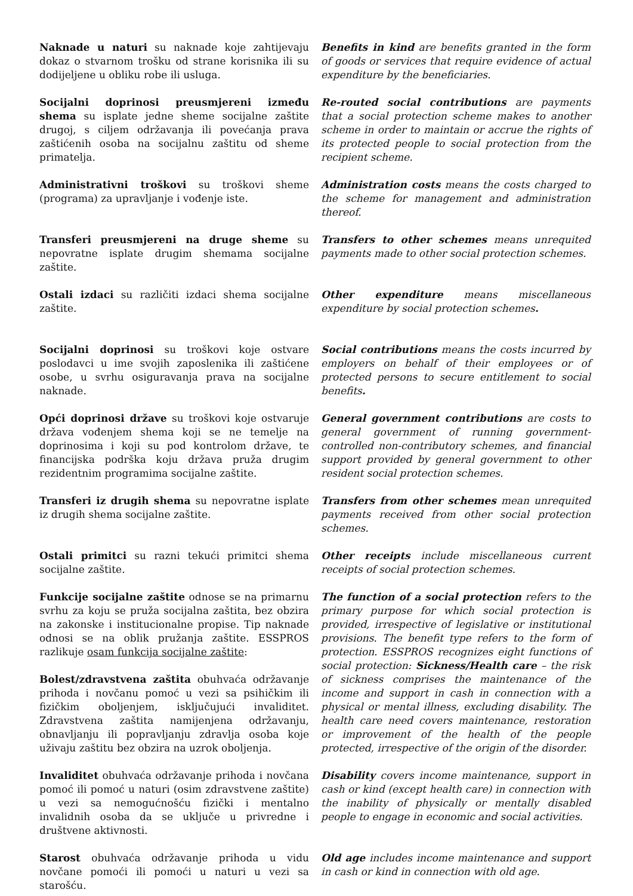Naknade u naturi su naknade koje zahtijevaju dokaz o stvarnom trošku od strane korisnika ili su dodijeljene u obliku robe ili usluga.
Benefits in kind are benefits granted in the form of goods or services that require evidence of actual expenditure by the beneficiaries.
Socijalni doprinosi preusmjereni između shema su isplate jedne sheme socijalne zaštite drugoj, s ciljem održavanja ili povećanja prava zaštićenih osoba na socijalnu zaštitu od sheme primatelja.
Re-routed social contributions are payments that a social protection scheme makes to another scheme in order to maintain or accrue the rights of its protected people to social protection from the recipient scheme.
Administrativni troškovi su troškovi sheme (programa) za upravljanje i vođenje iste.
Administration costs means the costs charged to the scheme for management and administration thereof.
Transferi preusmjereni na druge sheme su nepovratne isplate drugim shemama socijalne zaštite.
Transfers to other schemes means unrequited payments made to other social protection schemes.
Ostali izdaci su različiti izdaci shema socijalne zaštite.
Other expenditure means miscellaneous expenditure by social protection schemes.
Socijalni doprinosi su troškovi koje ostvare poslodavci u ime svojih zaposlenika ili zaštićene osobe, u svrhu osiguravanja prava na socijalne naknade.
Social contributions means the costs incurred by employers on behalf of their employees or of protected persons to secure entitlement to social benefits.
Opći doprinosi države su troškovi koje ostvaruje država vođenjem shema koji se ne temelje na doprinosima i koji su pod kontrolom države, te financijska podrška koju država pruža drugim rezidentnim programima socijalne zaštite.
General government contributions are costs to general government of running government-controlled non-contributory schemes, and financial support provided by general government to other resident social protection schemes.
Transferi iz drugih shema su nepovratne isplate iz drugih shema socijalne zaštite.
Transfers from other schemes mean unrequited payments received from other social protection schemes.
Ostali primitci su razni tekući primitci shema socijalne zaštite.
Other receipts include miscellaneous current receipts of social protection schemes.
Funkcije socijalne zaštite odnose se na primarnu svrhu za koju se pruža socijalna zaštita, bez obzira na zakonske i institucionalne propise. Tip naknade odnosi se na oblik pružanja zaštite. ESSPROS razlikuje osam funkcija socijalne zaštite:
Bolest/zdravstvena zaštita obuhvaća održavanje prihoda i novčanu pomoć u vezi sa psihičkim ili fizičkim oboljenjem, isključujući invaliditet. Zdravstvena zaštita namijenjena održavanju, obnavljanju ili popravljanju zdravlja osoba koje uživaju zaštitu bez obzira na uzrok oboljenja.
The function of a social protection refers to the primary purpose for which social protection is provided, irrespective of legislative or institutional provisions. The benefit type refers to the form of protection. ESSPROS recognizes eight functions of social protection: Sickness/Health care – the risk of sickness comprises the maintenance of the income and support in cash in connection with a physical or mental illness, excluding disability. The health care need covers maintenance, restoration or improvement of the health of the people protected, irrespective of the origin of the disorder.
Invaliditet obuhvaća održavanje prihoda i novčana pomoć ili pomoć u naturi (osim zdravstvene zaštite) u vezi sa nemogućnošću fizički i mentalno invalidnih osoba da se uključe u privredne i društvene aktivnosti.
Disability covers income maintenance, support in cash or kind (except health care) in connection with the inability of physically or mentally disabled people to engage in economic and social activities.
Starost obuhvaća održavanje prihoda u vidu novčane pomoći ili pomoći u naturi u vezi sa starošću.
Old age includes income maintenance and support in cash or kind in connection with old age.